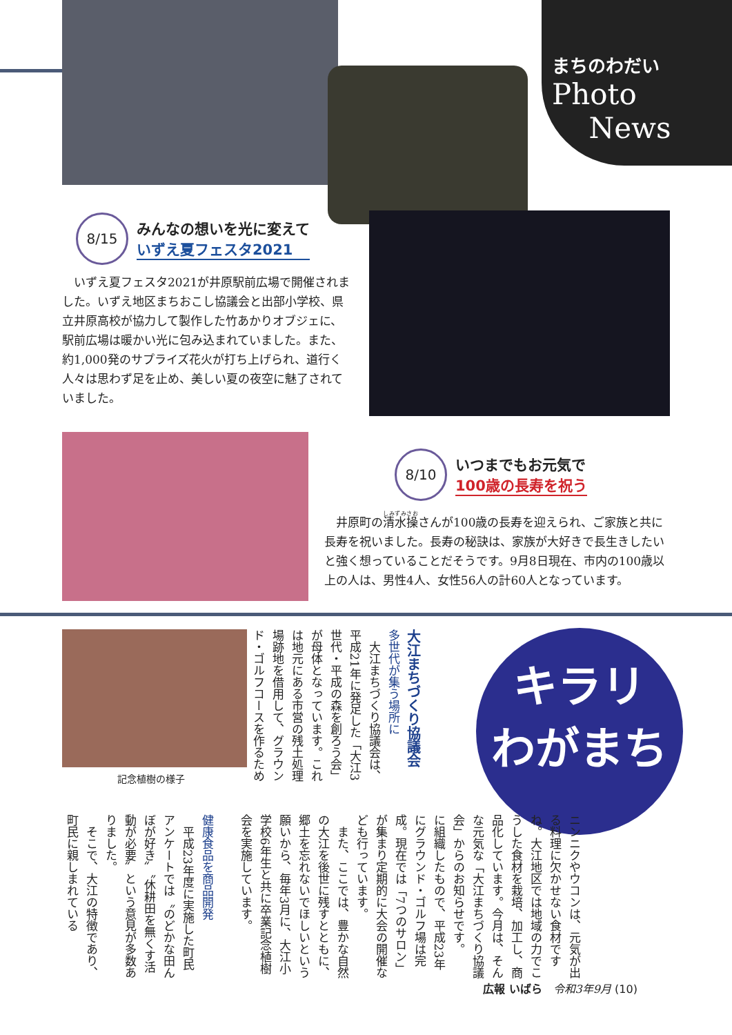まちのわだい
Photo
News
8/15
みんなの想いを光に変えて
いずえ夏フェスタ2021
　いずえ夏フェスタ2021が井原駅前広場で開催されました。いずえ地区まちおこし協議会と出部小学校、県立井原高校が協力して製作した竹あかりオブジェに、駅前広場は暖かい光に包み込まれていました。また、約1,000発のサプライズ花火が打ち上げられ、道行く人々は思わず足を止め、美しい夏の夜空に魅了されていました。
8/10
いつまでもお元気で
100歳の長寿を祝う
　井原町の清水操さんが100歳の長寿を迎えられ、ご家族と共に長寿を祝いました。長寿の秘訣は、家族が大好きで長生きしたいと強く想っていることだそうです。9月8日現在、市内の100歳以上の人は、男性4人、女性56人の計60人となっています。
記念植樹の様子
大江まちづくり協議会
多世代が集う場所に
　大江まちづくり協議会は、平成21年に発足した「大江3世代・平成の森を創ろう会」が母体となっています。これは地元にある市営の残土処理場跡地を借用して、グラウンド・ゴルフコースを作るため
キラリ
わがまち
ニンニクやウコンは、元気が出る料理に欠かせない食材ですね。大江地区では地域の力でこうした食材を栽培、加工し、商品化しています。今月は、そんな元気な「大江まちづくり協議会」からのお知らせです。
に組織したもので、平成23年にグラウンド・ゴルフ場は完成。現在では「7つのサロン」が集まり定期的に大会の開催なども行っています。
　また、ここでは、豊かな自然の大江を後世に残すとともに、郷土を忘れないでほしいという願いから、毎年3月に、大江小学校6年生と共に卒業記念植樹会を実施しています。
健康食品を商品開発
　平成23年度に実施した町民アンケートでは〝のどかな田んぼが好き〟〝休耕田を無くす活動が必要〟という意見が多数ありました。
　そこで、大江の特徴であり、町民に親しまれている
広報 いばら　令和3年9月 (10)